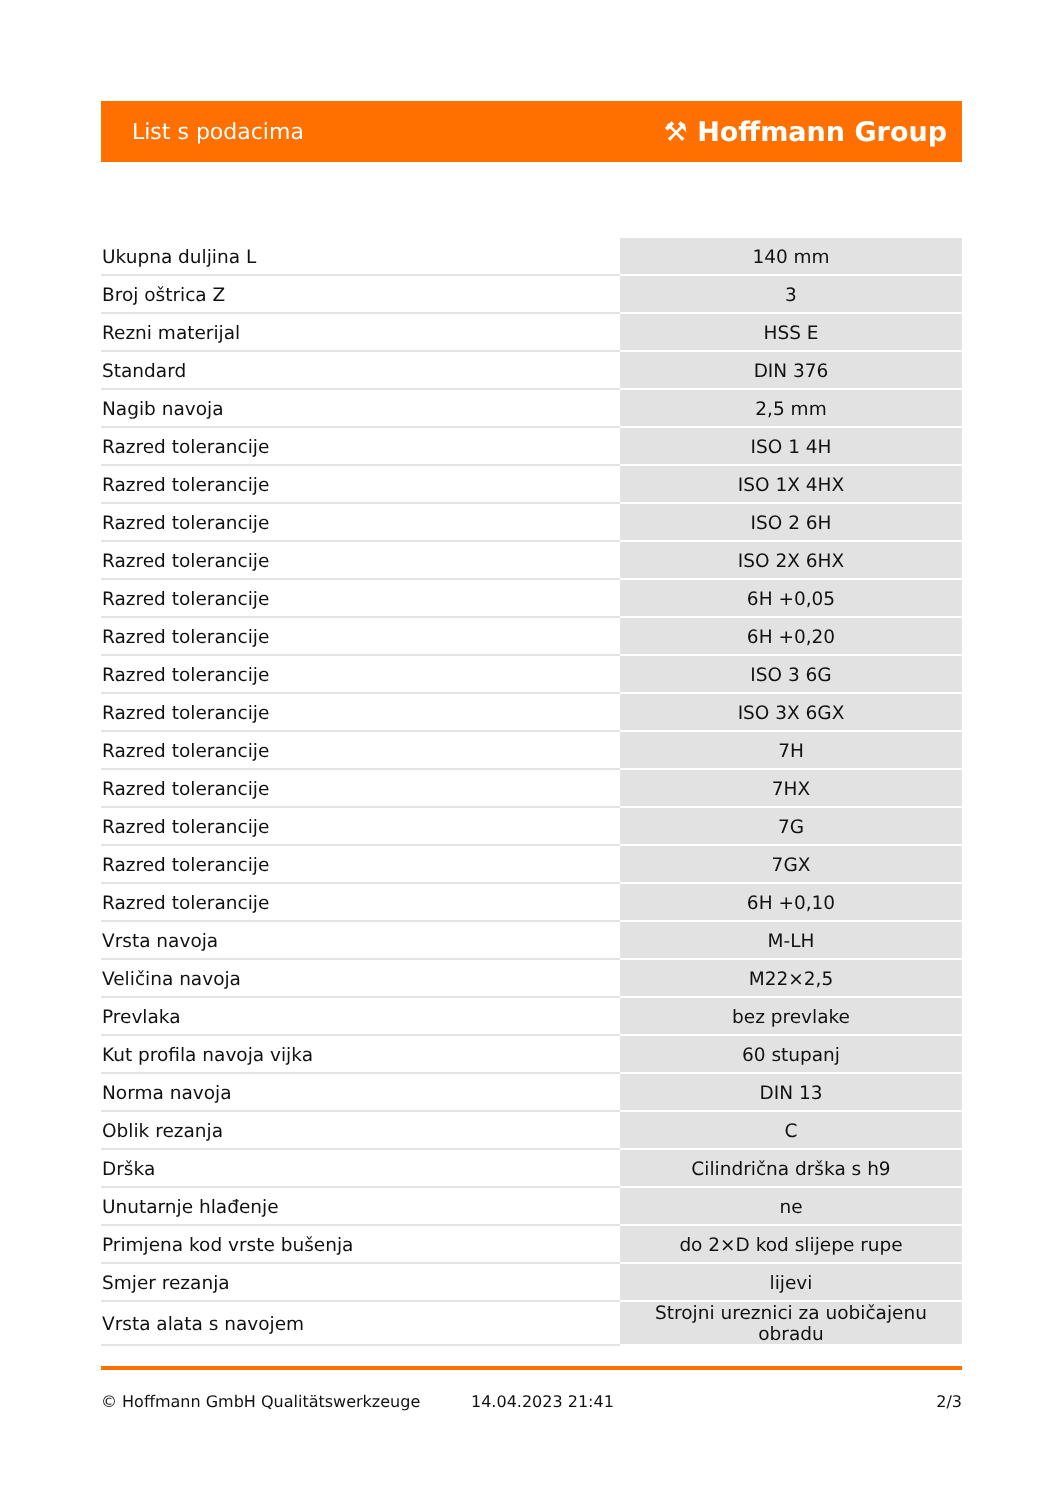List s podacima ⚒ Hoffmann Group
| Ukupna duljina L | 140 mm |
| Broj oštrica Z | 3 |
| Rezni materijal | HSS E |
| Standard | DIN 376 |
| Nagib navoja | 2,5 mm |
| Razred tolerancije | ISO 1 4H |
| Razred tolerancije | ISO 1X 4HX |
| Razred tolerancije | ISO 2 6H |
| Razred tolerancije | ISO 2X 6HX |
| Razred tolerancije | 6H +0,05 |
| Razred tolerancije | 6H +0,20 |
| Razred tolerancije | ISO 3 6G |
| Razred tolerancije | ISO 3X 6GX |
| Razred tolerancije | 7H |
| Razred tolerancije | 7HX |
| Razred tolerancije | 7G |
| Razred tolerancije | 7GX |
| Razred tolerancije | 6H +0,10 |
| Vrsta navoja | M-LH |
| Veličina navoja | M22×2,5 |
| Prevlaka | bez prevlake |
| Kut profila navoja vijka | 60 stupanj |
| Norma navoja | DIN 13 |
| Oblik rezanja | C |
| Drška | Cilindrična drška s h9 |
| Unutarnje hlađenje | ne |
| Primjena kod vrste bušenja | do 2×D kod slijepe rupe |
| Smjer rezanja | lijevi |
| Vrsta alata s navojem | Strojni ureznici za uobičajenu obradu |
© Hoffmann GmbH Qualitätswerkzeuge 14.04.2023 21:41 2/3